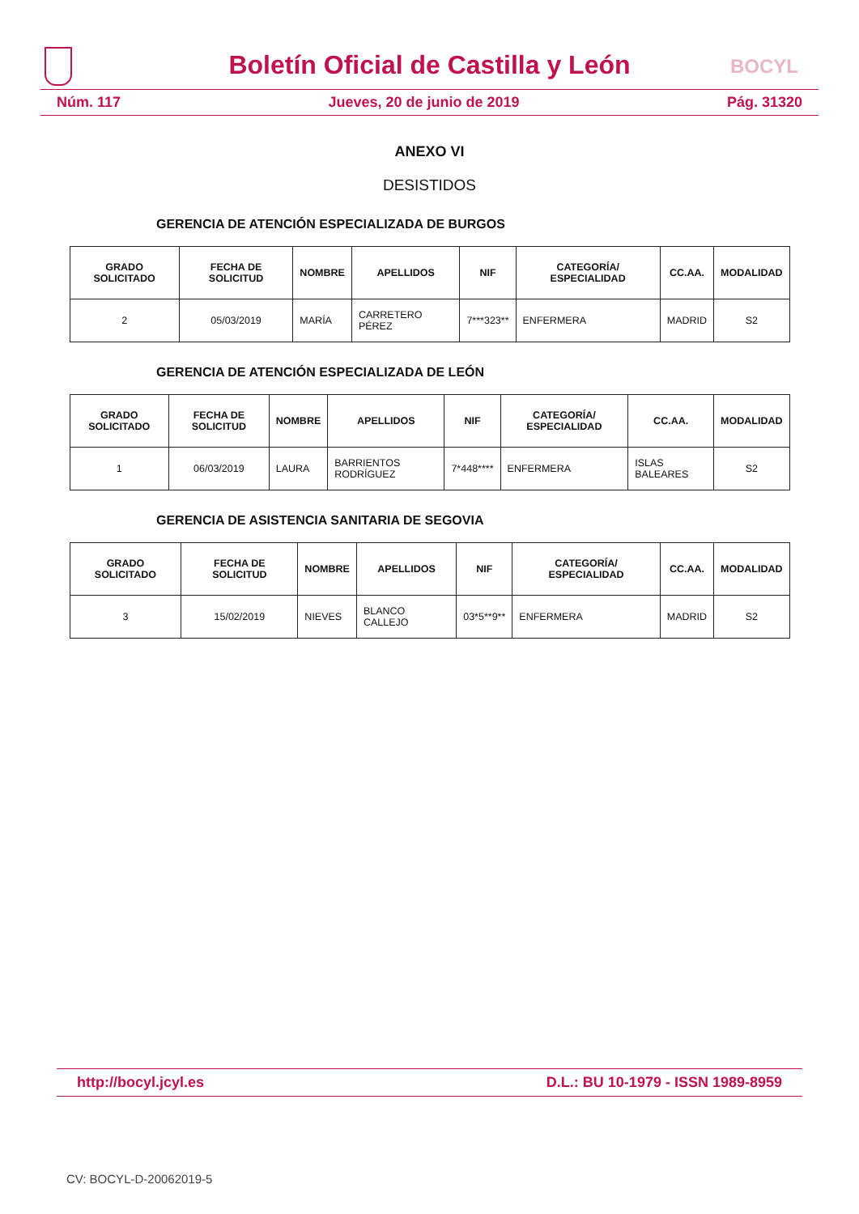Boletín Oficial de Castilla y León
BOCYL
Núm. 117 Jueves, 20 de junio de 2019 Pág. 31320
ANEXO VI
DESISTIDOS
GERENCIA DE ATENCIÓN ESPECIALIZADA DE BURGOS
| GRADO SOLICITADO | FECHA DE SOLICITUD | NOMBRE | APELLIDOS | NIF | CATEGORÍA/ ESPECIALIDAD | CC.AA. | MODALIDAD |
| --- | --- | --- | --- | --- | --- | --- | --- |
| 2 | 05/03/2019 | MARÍA | CARRETERO PÉREZ | 7***323** | ENFERMERA | MADRID | S2 |
GERENCIA DE ATENCIÓN ESPECIALIZADA DE LEÓN
| GRADO SOLICITADO | FECHA DE SOLICITUD | NOMBRE | APELLIDOS | NIF | CATEGORÍA/ ESPECIALIDAD | CC.AA. | MODALIDAD |
| --- | --- | --- | --- | --- | --- | --- | --- |
| 1 | 06/03/2019 | LAURA | BARRIENTOS RODRÍGUEZ | 7*448**** | ENFERMERA | ISLAS BALEARES | S2 |
GERENCIA DE ASISTENCIA SANITARIA DE SEGOVIA
| GRADO SOLICITADO | FECHA DE SOLICITUD | NOMBRE | APELLIDOS | NIF | CATEGORÍA/ ESPECIALIDAD | CC.AA. | MODALIDAD |
| --- | --- | --- | --- | --- | --- | --- | --- |
| 3 | 15/02/2019 | NIEVES | BLANCO CALLEJO | 03*5**9** | ENFERMERA | MADRID | S2 |
http://bocyl.jcyl.es D.L.: BU 10-1979 - ISSN 1989-8959
CV: BOCYL-D-20062019-5